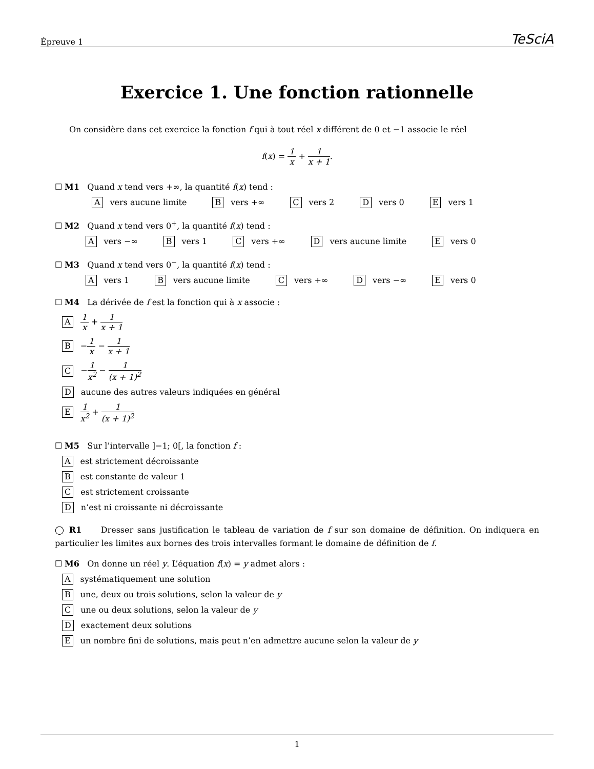Épreuve 1 TeSciA
Exercice 1. Une fonction rationnelle
On considère dans cet exercice la fonction f qui à tout réel x différent de 0 et −1 associe le réel
f(x) = 1 x + 1 x + 1.
☐ M1 Quand x tend vers +∞, la quantité f(x) tend :
Avers aucune limite B vers +∞ C vers 2 D vers 0 E vers 1
☐ M2 Quand x tend vers 0<sup>+</sup>, la quantité f(x) tend :
Avers −∞ B vers 1 C vers +∞ D vers aucune limite E vers 0
☐ M3 Quand x tend vers 0<sup>−</sup>, la quantité f(x) tend :
Avers 1 B vers aucune limite C vers +∞ D vers −∞ E vers 0
☐ M4 La dérivée de f est la fonction qui à x associe :
A 1 x + 1 x + 1
B −1 x − 1 x + 1
C −1 x<sup>2</sup> − 1 (x + 1)<sup>2</sup>
Daucune des autres valeurs indiquées en général
E 1 x<sup>2</sup> + 1 (x + 1)<sup>2</sup>
☐ M5 Sur l’intervalle ]−1; 0[, la fonction f :
Aest strictement décroissante
Best constante de valeur 1
Cest strictement croissante
Dn’est ni croissante ni décroissante
◯ R1 Dresser sans justification le tableau de variation de f sur son domaine de définition. On indiquera en particulier les limites aux bornes des trois intervalles formant le domaine de définition de f.
☐ M6 On donne un réel y. L’équation f(x) = y admet alors :
Asystématiquement une solution
Bune, deux ou trois solutions, selon la valeur de y
Cune ou deux solutions, selon la valeur de y
Dexactement deux solutions
Eun nombre fini de solutions, mais peut n’en admettre aucune selon la valeur de y
1